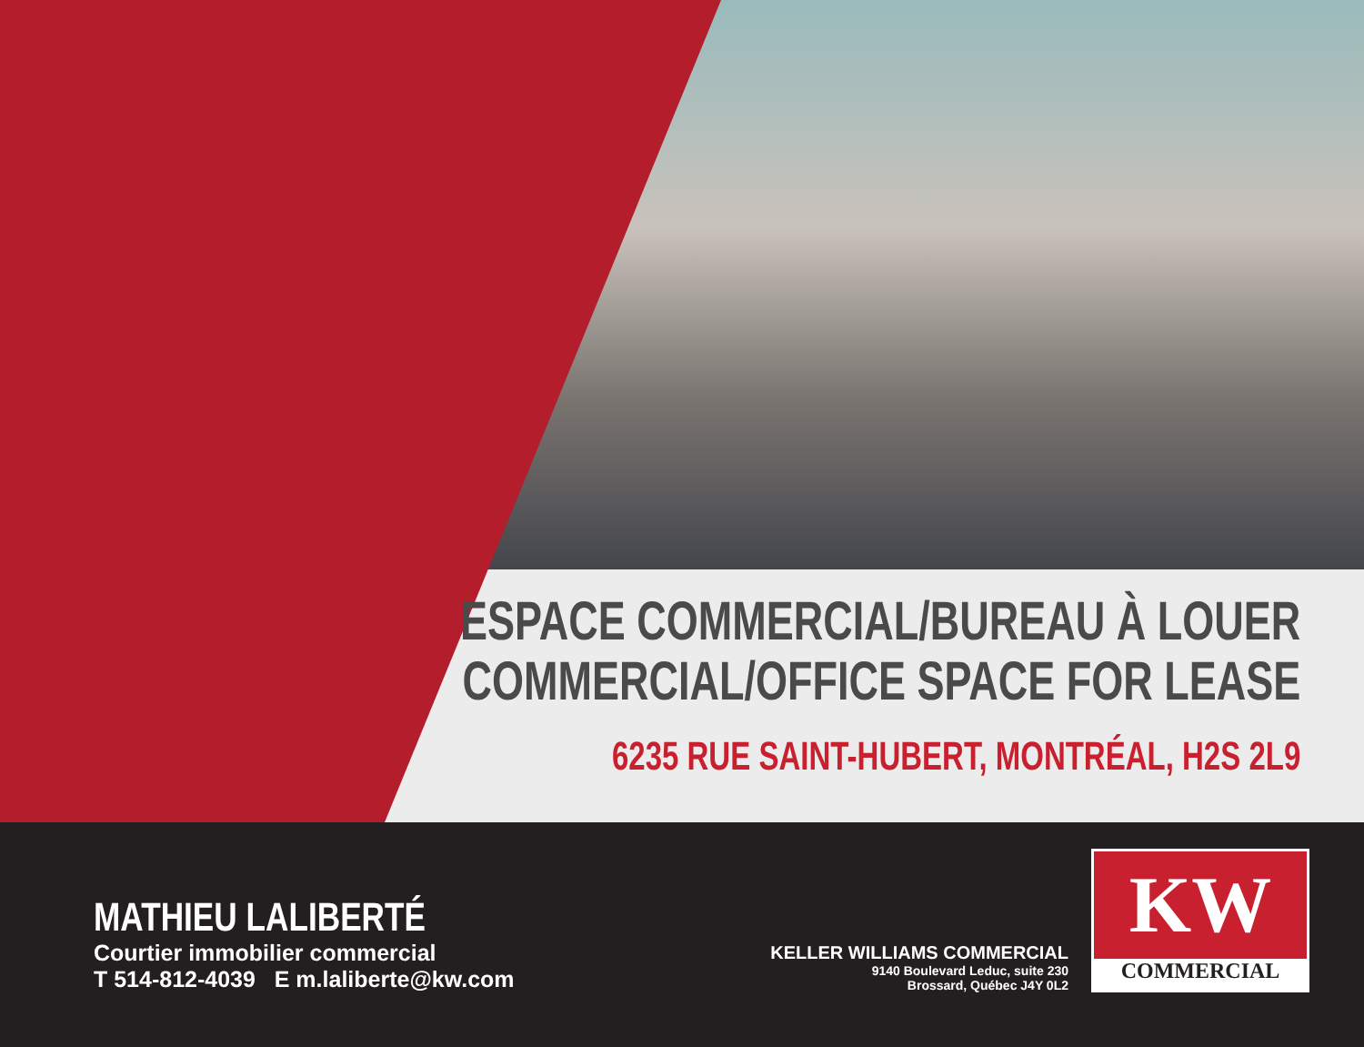ESPACE COMMERCIAL/BUREAU À LOUER
COMMERCIAL/OFFICE SPACE FOR LEASE
6235 RUE SAINT-HUBERT, MONTRÉAL, H2S 2L9
MATHIEU LALIBERTÉ
Courtier immobilier commercial
T 514-812-4039 E m.laliberte@kw.com
KELLER WILLIAMS COMMERCIAL
9140 Boulevard Leduc, suite 230
Brossard, Québec J4Y 0L2
KW
COMMERCIAL